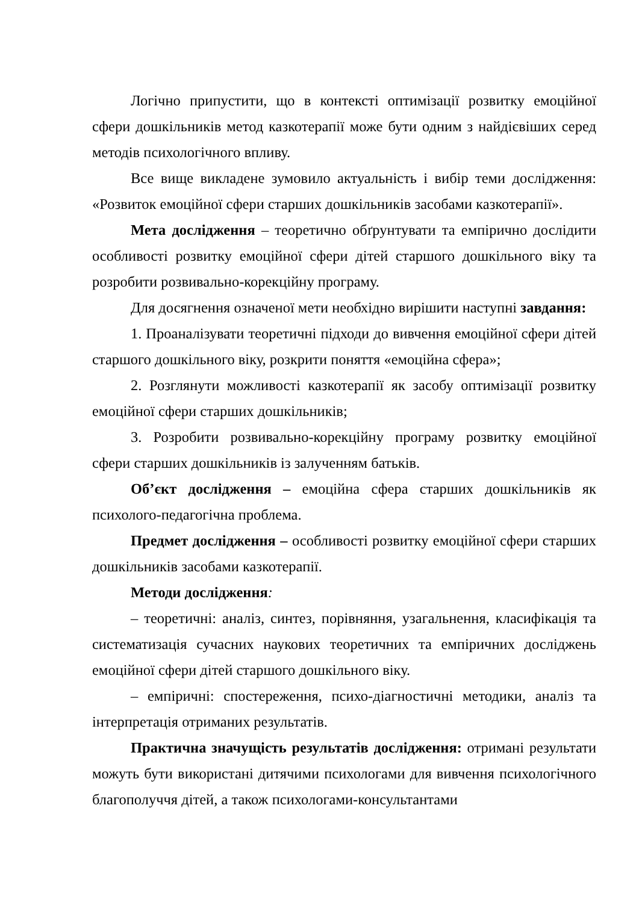Логічно припустити, що в контексті оптимізації розвитку емоційної сфери дошкільників метод казкотерапії може бути одним з найдієвіших серед методів психологічного впливу.
Все вище викладене зумовило актуальність і вибір теми дослідження: «Розвиток емоційної сфери старших дошкільників засобами казкотерапії».
Мета дослідження – теоретично обґрунтувати та емпірично дослідити особливості розвитку емоційної сфери дітей старшого дошкільного віку та розробити розвивально-корекційну програму.
Для досягнення означеної мети необхідно вирішити наступні завдання:
1. Проаналізувати теоретичні підходи до вивчення емоційної сфери дітей старшого дошкільного віку, розкрити поняття «емоційна сфера»;
2. Розглянути можливості казкотерапії як засобу оптимізації розвитку емоційної сфери старших дошкільників;
3. Розробити розвивально-корекційну програму розвитку емоційної сфери старших дошкільників із залученням батьків.
Об’єкт дослідження – емоційна сфера старших дошкільників як психолого-педагогічна проблема.
Предмет дослідження – особливості розвитку емоційної сфери старших дошкільників засобами казкотерапії.
Методи дослідження:
– теоретичні: аналіз, синтез, порівняння, узагальнення, класифікація та систематизація сучасних наукових теоретичних та емпіричних досліджень емоційної сфери дітей старшого дошкільного віку.
– емпіричні: спостереження, психо-діагностичні методики, аналіз та інтерпретація отриманих результатів.
Практична значущість результатів дослідження: отримані результати можуть бути використані дитячими психологами для вивчення психологічного благополуччя дітей, а також психологами-консультантами